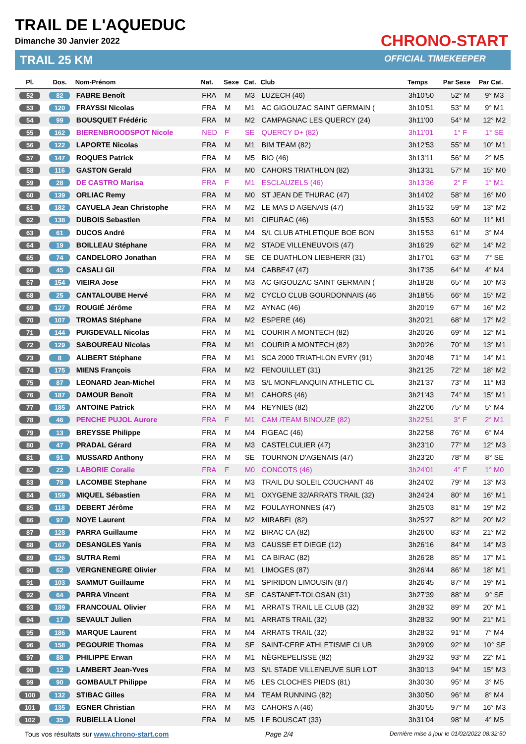TRAIL DE L'AQUEDUC
Dimanche 30 Janvier 2022
TRAIL 25 KM
CHRONO-START
OFFICIAL TIMEKEEPER
| Pl. | Dos. | Nom-Prénom | Nat. | Sexe | Cat. | Club | Temps | Par Sexe | Par Cat. |
| --- | --- | --- | --- | --- | --- | --- | --- | --- | --- |
| 52 | 82 | FABRE Benoît | FRA | M | M3 | LUZECH (46) | 3h10'50 | 52° M | 9° M3 |
| 53 | 120 | FRAYSSI Nicolas | FRA | M | M1 | AC GIGOUZAC SAINT GERMAIN ( | 3h10'51 | 53° M | 9° M1 |
| 54 | 99 | BOUSQUET Frédéric | FRA | M | M2 | CAMPAGNAC LES QUERCY (24) | 3h11'00 | 54° M | 12° M2 |
| 55 | 162 | BIERENBROODSPOT Nicole | NED | F | SE | QUERCY D+ (82) | 3h11'01 | 1° F | 1° SE |
| 56 | 122 | LAPORTE Nicolas | FRA | M | M1 | BIM TEAM (82) | 3h12'53 | 55° M | 10° M1 |
| 57 | 147 | ROQUES Patrick | FRA | M | M5 | BIO (46) | 3h13'11 | 56° M | 2° M5 |
| 58 | 116 | GASTON Gerald | FRA | M | M0 | CAHORS TRIATHLON (82) | 3h13'31 | 57° M | 15° M0 |
| 59 | 28 | DE CASTRO Marisa | FRA | F | M1 | ESCLAUZELS (46) | 3h13'36 | 2° F | 1° M1 |
| 60 | 139 | ORLIAC Remy | FRA | M | M0 | ST JEAN DE THURAC (47) | 3h14'02 | 58° M | 16° M0 |
| 61 | 182 | CAYUELA Jean Christophe | FRA | M | M2 | LE MAS D AGENAIS (47) | 3h15'32 | 59° M | 13° M2 |
| 62 | 138 | DUBOIS Sebastien | FRA | M | M1 | CIEURAC (46) | 3h15'53 | 60° M | 11° M1 |
| 63 | 61 | DUCOS André | FRA | M | M4 | S/L CLUB ATHLETIQUE BOE BON | 3h15'53 | 61° M | 3° M4 |
| 64 | 19 | BOILLEAU Stéphane | FRA | M | M2 | STADE VILLENEUVOIS (47) | 3h16'29 | 62° M | 14° M2 |
| 65 | 74 | CANDELORO Jonathan | FRA | M | SE | CE DUATHLON LIEBHERR (31) | 3h17'01 | 63° M | 7° SE |
| 66 | 45 | CASALI Gil | FRA | M | M4 | CABBE47 (47) | 3h17'35 | 64° M | 4° M4 |
| 67 | 154 | VIEIRA Jose | FRA | M | M3 | AC GIGOUZAC SAINT GERMAIN ( | 3h18'28 | 65° M | 10° M3 |
| 68 | 25 | CANTALOUBE Hervé | FRA | M | M2 | CYCLO CLUB GOURDONNAIS (46 | 3h18'55 | 66° M | 15° M2 |
| 69 | 127 | ROUGIÉ Jérôme | FRA | M | M2 | AYNAC (46) | 3h20'19 | 67° M | 16° M2 |
| 70 | 107 | TROMAS Stéphane | FRA | M | M2 | ESPERE (46) | 3h20'21 | 68° M | 17° M2 |
| 71 | 144 | PUIGDEVALL Nicolas | FRA | M | M1 | COURIR A MONTECH (82) | 3h20'26 | 69° M | 12° M1 |
| 72 | 129 | SABOUREAU Nicolas | FRA | M | M1 | COURIR A MONTECH (82) | 3h20'26 | 70° M | 13° M1 |
| 73 | 8 | ALIBERT Stéphane | FRA | M | M1 | SCA 2000 TRIATHLON EVRY (91) | 3h20'48 | 71° M | 14° M1 |
| 74 | 175 | MIENS François | FRA | M | M2 | FENOUILLET (31) | 3h21'25 | 72° M | 18° M2 |
| 75 | 87 | LEONARD Jean-Michel | FRA | M | M3 | S/L MONFLANQUIN ATHLETIC CL | 3h21'37 | 73° M | 11° M3 |
| 76 | 187 | DAMOUR Benoît | FRA | M | M1 | CAHORS (46) | 3h21'43 | 74° M | 15° M1 |
| 77 | 185 | ANTOINE Patrick | FRA | M | M4 | REYNIES (82) | 3h22'06 | 75° M | 5° M4 |
| 78 | 46 | PENCHE PUJOL Aurore | FRA | F | M1 | CAM /TEAM BINOUZE (82) | 3h22'51 | 3° F | 2° M1 |
| 79 | 13 | BREYSSE Philippe | FRA | M | M4 | FIGEAC (46) | 3h22'58 | 76° M | 6° M4 |
| 80 | 47 | PRADAL Gérard | FRA | M | M3 | CASTELCULIER (47) | 3h23'10 | 77° M | 12° M3 |
| 81 | 91 | MUSSARD Anthony | FRA | M | SE | TOURNON D'AGENAIS (47) | 3h23'20 | 78° M | 8° SE |
| 82 | 22 | LABORIE Coralie | FRA | F | M0 | CONCOTS (46) | 3h24'01 | 4° F | 1° M0 |
| 83 | 79 | LACOMBE Stephane | FRA | M | M3 | TRAIL DU SOLEIL COUCHANT 46 | 3h24'02 | 79° M | 13° M3 |
| 84 | 159 | MIQUEL Sébastien | FRA | M | M1 | OXYGENE 32/ARRATS TRAIL (32) | 3h24'24 | 80° M | 16° M1 |
| 85 | 118 | DEBERT Jérôme | FRA | M | M2 | FOULAYRONNES (47) | 3h25'03 | 81° M | 19° M2 |
| 86 | 97 | NOYE Laurent | FRA | M | M2 | MIRABEL (82) | 3h25'27 | 82° M | 20° M2 |
| 87 | 128 | PARRA Guillaume | FRA | M | M2 | BIRAC CA (82) | 3h26'00 | 83° M | 21° M2 |
| 88 | 167 | DESANGLES Yanis | FRA | M | M3 | CAUSSE ET DIEGE (12) | 3h26'16 | 84° M | 14° M3 |
| 89 | 126 | SUTRA Remi | FRA | M | M1 | CA BIRAC (82) | 3h26'28 | 85° M | 17° M1 |
| 90 | 62 | VERGNENEGRE Olivier | FRA | M | M1 | LIMOGES (87) | 3h26'44 | 86° M | 18° M1 |
| 91 | 103 | SAMMUT Guillaume | FRA | M | M1 | SPIRIDON LIMOUSIN (87) | 3h26'45 | 87° M | 19° M1 |
| 92 | 64 | PARRA Vincent | FRA | M | SE | CASTANET-TOLOSAN (31) | 3h27'39 | 88° M | 9° SE |
| 93 | 189 | FRANCOUAL Olivier | FRA | M | M1 | ARRATS TRAIL LE CLUB (32) | 3h28'32 | 89° M | 20° M1 |
| 94 | 17 | SEVAULT Julien | FRA | M | M1 | ARRATS TRAIL (32) | 3h28'32 | 90° M | 21° M1 |
| 95 | 186 | MARQUE Laurent | FRA | M | M4 | ARRATS TRAIL (32) | 3h28'32 | 91° M | 7° M4 |
| 96 | 158 | PEGOURIE Thomas | FRA | M | SE | SAINT-CERE ATHLETISME CLUB | 3h29'09 | 92° M | 10° SE |
| 97 | 88 | PHILIPPE Erwan | FRA | M | M1 | NÈGREPELISSE (82) | 3h29'32 | 93° M | 22° M1 |
| 98 | 12 | LAMBERT Jean-Yves | FRA | M | M3 | S/L STADE VILLENEUVE SUR LOT | 3h30'13 | 94° M | 15° M3 |
| 99 | 90 | GOMBAULT Philippe | FRA | M | M5 | LES CLOCHES PIEDS (81) | 3h30'30 | 95° M | 3° M5 |
| 100 | 132 | STIBAC Gilles | FRA | M | M4 | TEAM RUNNING (82) | 3h30'50 | 96° M | 8° M4 |
| 101 | 135 | EGNER Christian | FRA | M | M3 | CAHORS A (46) | 3h30'55 | 97° M | 16° M3 |
| 102 | 35 | RUBIELLA Lionel | FRA | M | M5 | LE BOUSCAT (33) | 3h31'04 | 98° M | 4° M5 |
Tous vos résultats sur www.chrono-start.com Page 2/4 Dernière mise à jour le 01/02/2022 08:32:50